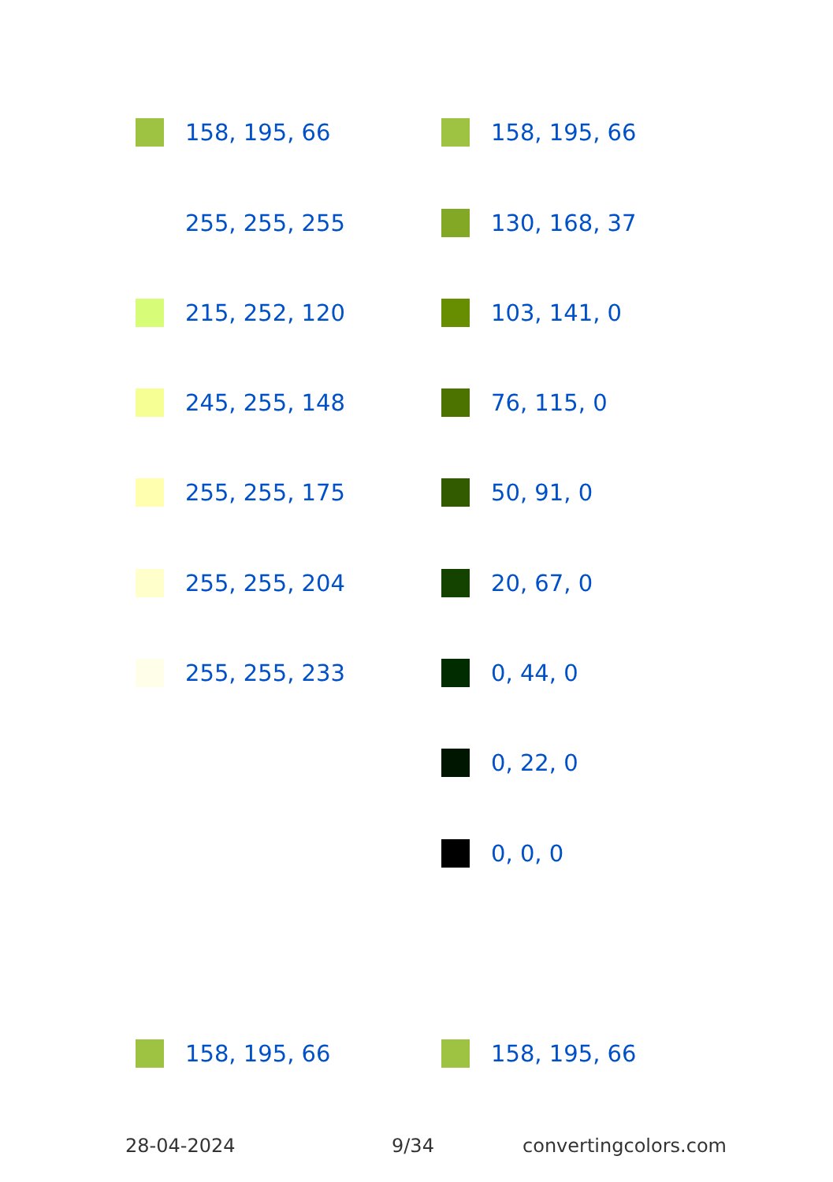158, 195, 66 158, 195, 66
255, 255, 255 130, 168, 37
215, 252, 120 103, 141, 0
245, 255, 148 76, 115, 0
255, 255, 175 50, 91, 0
255, 255, 204 20, 67, 0
255, 255, 233 0, 44, 0
0, 22, 0
0, 0, 0
158, 195, 66 158, 195, 66
28-04-2024 9/34 convertingcolors.com